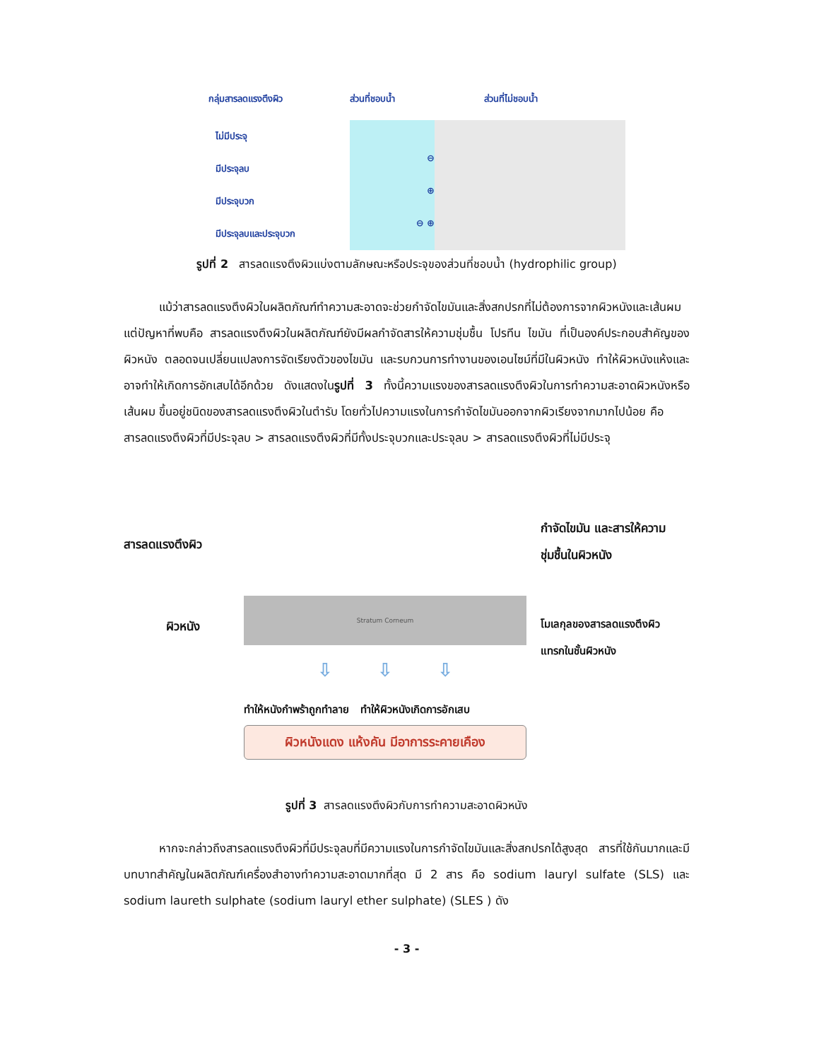กลุ่มสารลดแรงตึงผิว
ส่วนที่ชอบน้ำ
ส่วนที่ไม่ชอบน้ำ
ไม่มีประจุ
มีประจุลบ
⊖
มีประจุบวก
⊕
มีประจุลบและประจุบวก
⊖ ⊕
รูปที่ 2 สารลดแรงตึงผิวแบ่งตามลักษณะหรือประจุของส่วนที่ชอบน้ำ (hydrophilic group)
แม้ว่าสารลดแรงตึงผิวในผลิตภัณฑ์ทำความสะอาดจะช่วยกำจัดไขมันและสิ่งสกปรกที่ไม่ต้องการจากผิวหนังและเส้นผม แต่ปัญหาที่พบคือ สารลดแรงตึงผิวในผลิตภัณฑ์ยังมีผลกำจัดสารให้ความชุ่มชื้น โปรทีน ไขมัน ที่เป็นองค์ประกอบสำคัญของผิวหนัง ตลอดจนเปลี่ยนแปลงการจัดเรียงตัวของไขมัน และรบกวนการทำงานของเอนไซม์ที่มีในผิวหนัง ทำให้ผิวหนังแห้งและอาจทำให้เกิดการอักเสบได้อีกด้วย ดังแสดงในรูปที่ 3 ทั้งนี้ความแรงของสารลดแรงตึงผิวในการทำความสะอาดผิวหนังหรือเส้นผม ขึ้นอยู่ชนิดของสารลดแรงตึงผิวในตำรับ โดยทั่วไปความแรงในการกำจัดไขมันออกจากผิวเรียงจากมากไปน้อย คือ
สารลดแรงตึงผิวที่มีประจุลบ > สารลดแรงตึงผิวที่มีทั้งประจุบวกและประจุลบ > สารลดแรงตึงผิวที่ไม่มีประจุ
สารลดแรงตึงผิว
ผิวหนัง
Stratum Corneum
⇩ ⇩ ⇩
ทำให้หนังกำพร้าถูกทำลาย ทำให้ผิวหนังเกิดการอักเสบ
ผิวหนังแดง แห้งคัน มีอาการระคายเคือง
กำจัดไขมัน และสารให้ความชุ่มชื้นในผิวหนัง
โมเลกุลของสารลดแรงตึงผิวแทรกในชั้นผิวหนัง
รูปที่ 3 สารลดแรงตึงผิวกับการทำความสะอาดผิวหนัง
หากจะกล่าวถึงสารลดแรงตึงผิวที่มีประจุลบที่มีความแรงในการกำจัดไขมันและสิ่งสกปรกได้สูงสุด สารที่ใช้กันมากและมีบทบาทสำคัญในผลิตภัณฑ์เครื่องสำอางทำความสะอาดมากที่สุด มี 2 สาร คือ sodium lauryl sulfate (SLS) และ sodium laureth sulphate (sodium lauryl ether sulphate) (SLES ) ดัง
- 3 -